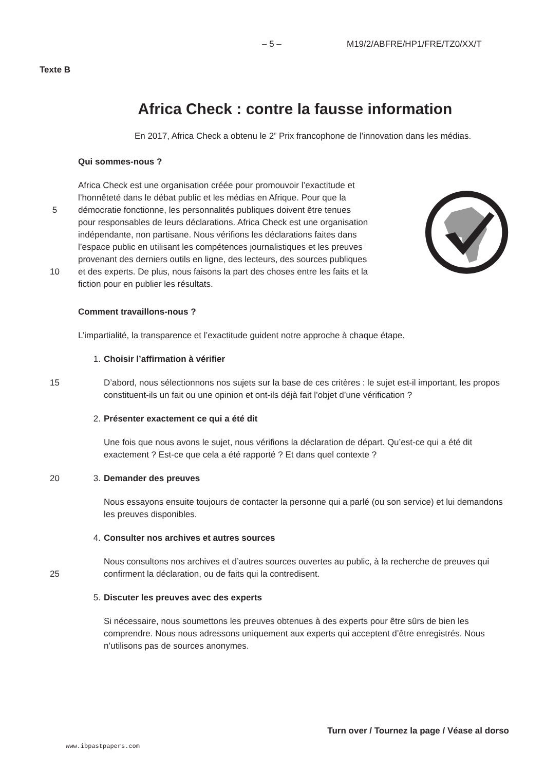– 5 – M19/2/ABFRE/HP1/FRE/TZ0/XX/T
Texte B
Africa Check : contre la fausse information
En 2017, Africa Check a obtenu le 2<sup>e</sup> Prix francophone de l’innovation dans les médias.
Qui sommes-nous ?
Africa Check est une organisation créée pour promouvoir l’exactitude et
l’honnêteté dans le débat public et les médias en Afrique. Pour que la
5 démocratie fonctionne, les personnalités publiques doivent être tenues
pour responsables de leurs déclarations. Africa Check est une organisation
indépendante, non partisane. Nous vérifions les déclarations faites dans
l’espace public en utilisant les compétences journalistiques et les preuves
provenant des derniers outils en ligne, des lecteurs, des sources publiques
10 et des experts. De plus, nous faisons la part des choses entre les faits et la
fiction pour en publier les résultats.
Comment travaillons-nous ?
L’impartialité, la transparence et l’exactitude guident notre approche à chaque étape.
1. Choisir l’affirmation à vérifier
15 D’abord, nous sélectionnons nos sujets sur la base de ces critères : le sujet est-il important, les propos constituent-ils un fait ou une opinion et ont-ils déjà fait l’objet d’une vérification ?
2. Présenter exactement ce qui a été dit
Une fois que nous avons le sujet, nous vérifions la déclaration de départ. Qu’est-ce qui a été dit exactement ? Est-ce que cela a été rapporté ? Et dans quel contexte ?
20 3. Demander des preuves
Nous essayons ensuite toujours de contacter la personne qui a parlé (ou son service) et lui demandons les preuves disponibles.
4. Consulter nos archives et autres sources
25 Nous consultons nos archives et d’autres sources ouvertes au public, à la recherche de preuves qui confirment la déclaration, ou de faits qui la contredisent.
5. Discuter les preuves avec des experts
Si nécessaire, nous soumettons les preuves obtenues à des experts pour être sûrs de bien les comprendre. Nous nous adressons uniquement aux experts qui acceptent d’être enregistrés. Nous n’utilisons pas de sources anonymes.
Turn over / Tournez la page / Véase al dorso
www.ibpastpapers.com